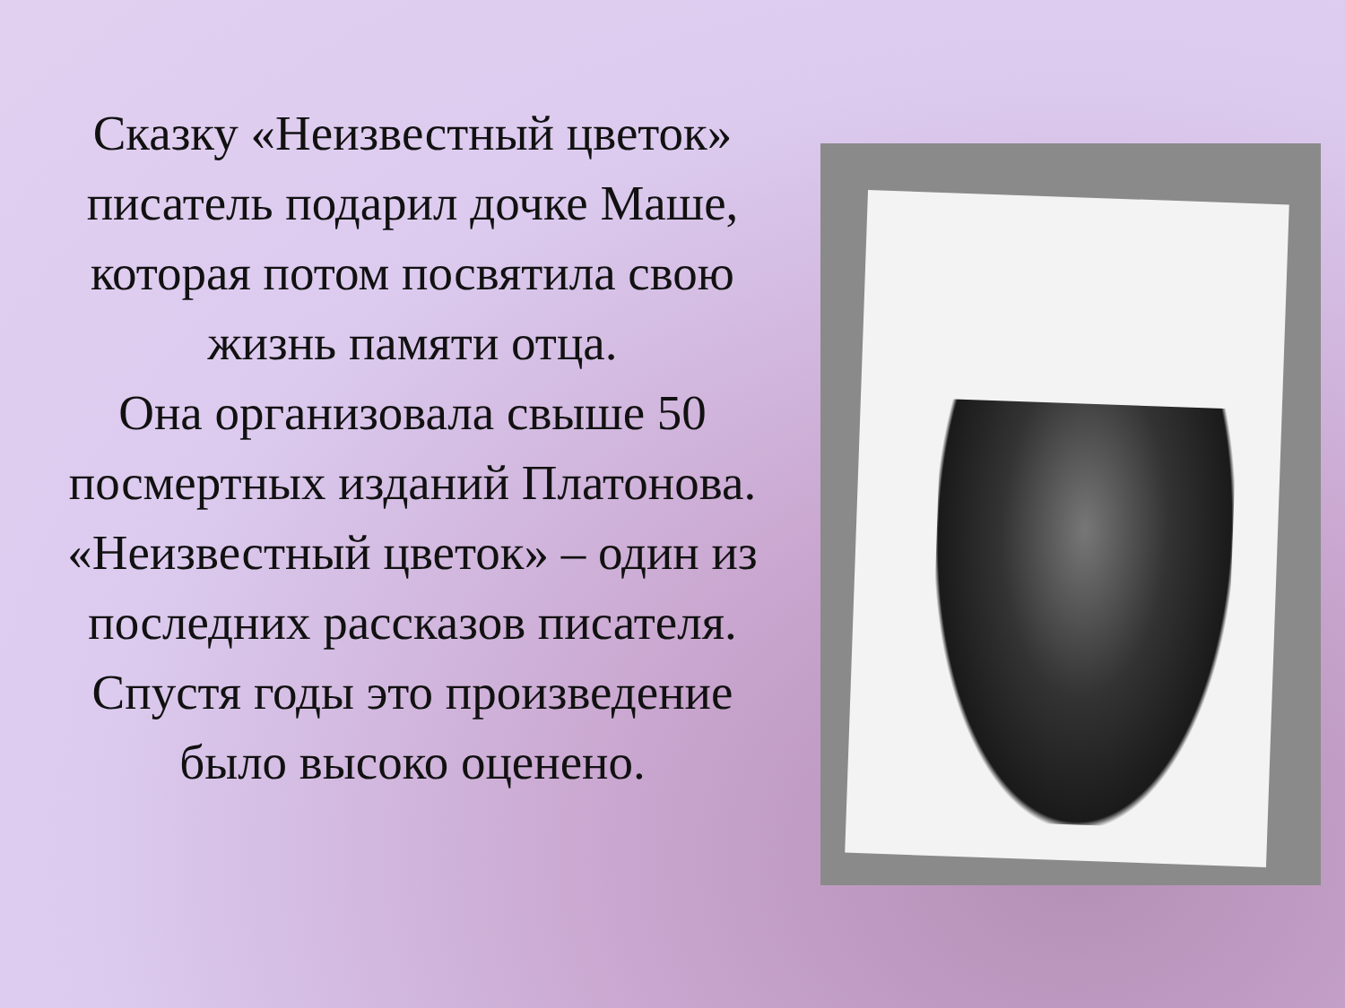Сказку «Неизвестный цветок» писатель подарил дочке Маше, которая потом посвятила свою жизнь памяти отца.
Она организовала свыше 50 посмертных изданий Платонова.
«Неизвестный цветок» – один из последних рассказов писателя. Спустя годы это произведение было высоко оценено.